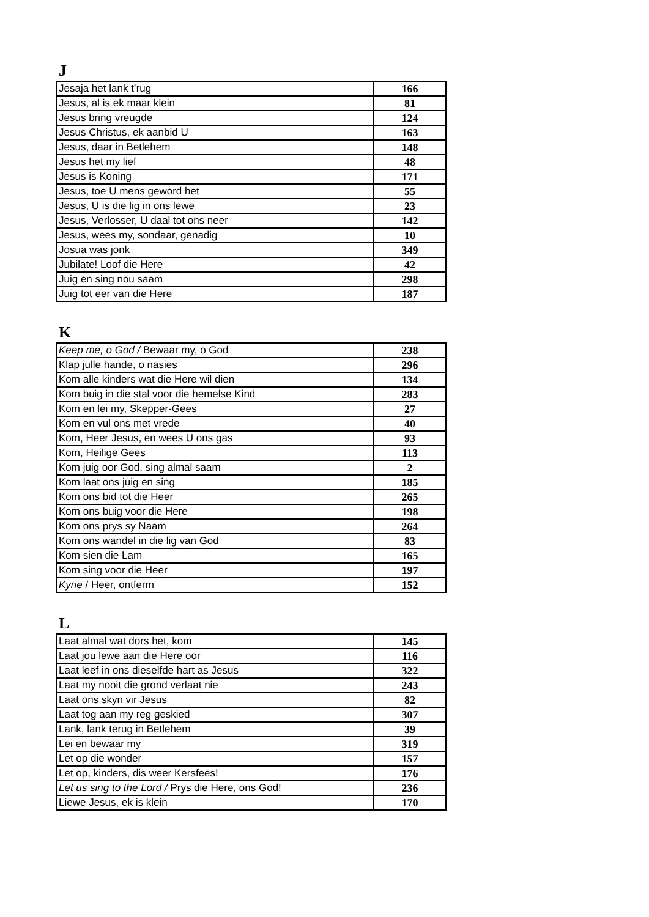J
| Jesaja het lank t’rug | 166 |
| Jesus, al is ek maar klein | 81 |
| Jesus bring vreugde | 124 |
| Jesus Christus, ek aanbid U | 163 |
| Jesus, daar in Betlehem | 148 |
| Jesus het my lief | 48 |
| Jesus is Koning | 171 |
| Jesus, toe U mens geword het | 55 |
| Jesus, U is die lig in ons lewe | 23 |
| Jesus, Verlosser, U daal tot ons neer | 142 |
| Jesus, wees my, sondaar, genadig | 10 |
| Josua was jonk | 349 |
| Jubilate! Loof die Here | 42 |
| Juig en sing nou saam | 298 |
| Juig tot eer van die Here | 187 |
K
| Keep me, o God / Bewaar my, o God | 238 |
| Klap julle hande, o nasies | 296 |
| Kom alle kinders wat die Here wil dien | 134 |
| Kom buig in die stal voor die hemelse Kind | 283 |
| Kom en lei my, Skepper-Gees | 27 |
| Kom en vul ons met vrede | 40 |
| Kom, Heer Jesus, en wees U ons gas | 93 |
| Kom, Heilige Gees | 113 |
| Kom juig oor God, sing almal saam | 2 |
| Kom laat ons juig en sing | 185 |
| Kom ons bid tot die Heer | 265 |
| Kom ons buig voor die Here | 198 |
| Kom ons prys sy Naam | 264 |
| Kom ons wandel in die lig van God | 83 |
| Kom sien die Lam | 165 |
| Kom sing voor die Heer | 197 |
| Kyrie / Heer, ontferm | 152 |
L
| Laat almal wat dors het, kom | 145 |
| Laat jou lewe aan die Here oor | 116 |
| Laat leef in ons dieselfde hart as Jesus | 322 |
| Laat my nooit die grond verlaat nie | 243 |
| Laat ons skyn vir Jesus | 82 |
| Laat tog aan my reg geskied | 307 |
| Lank, lank terug in Betlehem | 39 |
| Lei en bewaar my | 319 |
| Let op die wonder | 157 |
| Let op, kinders, dis weer Kersfees! | 176 |
| Let us sing to the Lord / Prys die Here, ons God! | 236 |
| Liewe Jesus, ek is klein | 170 |